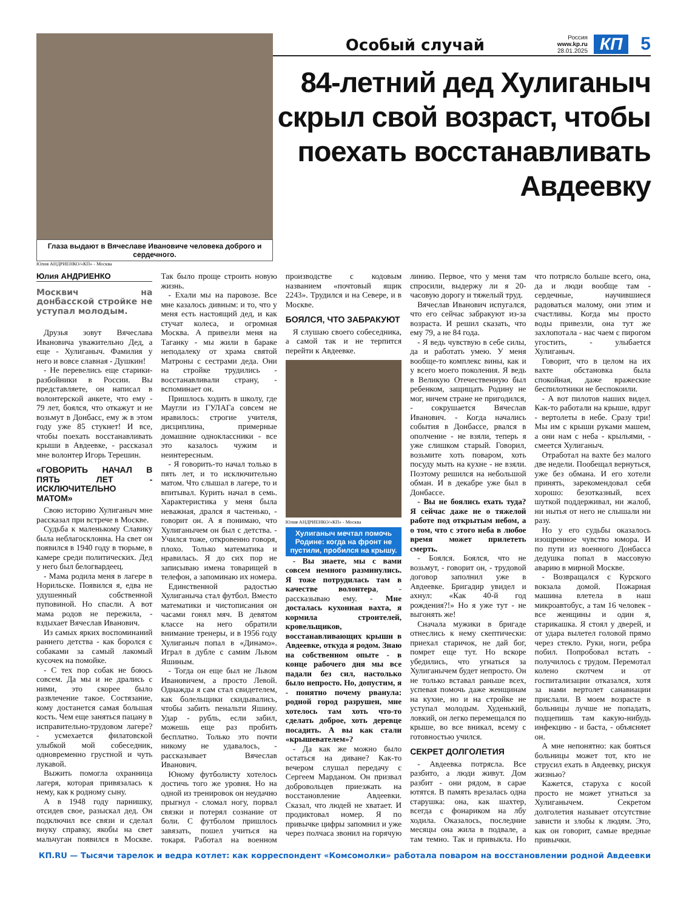Глаза выдают в Вячеславе Ивановиче человека доброго и сердечного.
Юлия АНДРИЕНКО/«КП» - Москва
Особый случай
Россия
www.kp.ru
28.01.2025
КП
5
84-летний дед Хулиганыч скрыл свой возраст, чтобы поехать восстанавливать Авдеевку
Юлия АНДРИЕНКО
Москвич на донбасской стройке не уступал молодым.
Друзья зовут Вячеслава Ивановича уважительно Дед, а еще - Хулиганыч. Фамилия у него и вовсе славная - Душкин!
- Не перевелись еще старики-разбойники в России. Вы представляете, он написал в волонтерской анкете, что ему - 79 лет, боялся, что откажут и не возьмут в Донбасс, ему ж в этом году уже 85 стукнет! И все, чтобы поехать восстанавливать крыши в Авдеевке, - рассказал мне волонтер Игорь Терешин.
«ГОВОРИТЬ НАЧАЛ В ПЯТЬ ЛЕТ - ИСКЛЮЧИТЕЛЬНО МАТОМ»
Свою историю Хулиганыч мне рассказал при встрече в Москве.
Судьба к маленькому Славику была неблагосклонна. На свет он появился в 1940 году в тюрьме, в камере среди политических. Дед у него был белогвардеец.
- Мама родила меня в лагере в Норильске. Появился я, едва не удушенный собственной пуповиной. Но спасли. А вот мама родов не пережила, - вздыхает Вячеслав Иванович.
Из самых ярких воспоминаний раннего детства - как боролся с собаками за самый лакомый кусочек на помойке.
- С тех пор собак не боюсь совсем. Да мы и не дрались с ними, это скорее было развлечение такое. Состязание, кому достанется самая большая кость. Чем еще заняться пацану в исправительно-трудовом лагере? - усмехается филатовской улыбкой мой собеседник, одновременно грустной и чуть лукавой.
Выжить помогла охранница лагеря, которая привязалась к нему, как к родному сыну.
А в 1948 году парнишку, отсидев свое, разыскал дед. Он подключил все связи и сделал внуку справку, якобы на свет мальчуган появился в Москве. Так было проще строить новую жизнь.
- Ехали мы на паровозе. Все мне казалось дивным: и то, что у меня есть настоящий дед, и как стучат колеса, и огромная Москва. А привезли меня на Таганку - мы жили в бараке неподалеку от храма святой Матроны с сестрами деда. Они на стройке трудились - восстанавливали страну, - вспоминает он.
Пришлось ходить в школу, где Маугли из ГУЛАГа совсем не нравилось: строгие учителя, дисциплина, примерные домашние одноклассники - все это казалось чужим и неинтересным.
- Я говорить-то начал только в пять лет, и то исключительно матом. Что слышал в лагере, то и впитывал. Курить начал в семь. Характеристика у меня была неважная, дрался я частенько, - говорит он. А я понимаю, что Хулиганычем он был с детства. - Учился тоже, откровенно говоря, плохо. Только математика и нравилась. Я до сих пор не записываю имена товарищей в телефон, а запоминаю их номера.
Единственной радостью Хулиганыча стал футбол. Вместо математики и чистописания он часами гонял мяч. В девятом классе на него обратили внимание тренеры, и в 1956 году Хулиганыч попал в «Динамо». Играл в дубле с самим Львом Яшиным.
- Тогда он еще был не Львом Ивановичем, а просто Левой. Однажды я сам стал свидетелем, как болельщики скидывались, чтобы забить пенальти Яшину. Удар - рубль, если забил, можешь еще раз пробить бесплатно. Только это почти никому не удавалось, - рассказывает Вячеслав Иванович.
Юному футболисту хотелось достичь того же уровня. Но на одной из тренировок он неудачно прыгнул - сломал ногу, порвал связки и потерял сознание от боли. С футболом пришлось завязать, пошел учиться на токаря. Работал на военном производстве с кодовым названием «почтовый ящик 2243». Трудился и на Севере, и в Москве.
БОЯЛСЯ, ЧТО ЗАБРАКУЮТ
Я слушаю своего собеседника, а самой так и не терпится перейти к Авдеевке.
Юлия АНДРИЕНКО/«КП» - Москва
Хулиганыч мечтал помочь Родине: когда на фронт не пустили, пробился на крышу.
- Вы знаете, мы с вами совсем немного разминулись. Я тоже потрудилась там в качестве волонтера, - рассказываю ему. - Мне досталась кухонная вахта, я кормила строителей, кровельщиков, восстанавливающих крыши в Авдеевке, откуда я родом. Знаю на собственном опыте - в конце рабочего дня мы все падали без сил, настолько было непросто. Но, допустим, я - понятно почему рванула: родной город разрушен, мне хотелось там хоть что-то сделать доброе, хоть деревце посадить. А вы как стали «крышевателем»?
- Да как же можно было остаться на диване? Как-то вечером слушал передачу с Сергеем Марданом. Он призвал добровольцев приезжать на восстановление Авдеевки. Сказал, что людей не хватает. И продиктовал номер. Я по привычке цифры запомнил и уже через полчаса звонил на горячую линию. Первое, что у меня там спросили, выдержу ли я 20-часовую дорогу и тяжелый труд.
Вячеслав Иванович испугался, что его сейчас забракуют из-за возраста. И решил сказать, что ему 79, а не 84 года.
- Я ведь чувствую в себе силы, да и работать умею. У меня вообще-то комплекс вины, как и у всего моего поколения. Я ведь в Великую Отечественную был ребенком, защищать Родину не мог, ничем стране не пригодился, - сокрушается Вячеслав Иванович. - Когда начались события в Донбассе, рвался в ополчение - не взяли, теперь я уже слишком старый. Говорил, возьмите хоть поваром, хоть посуду мыть на кухне - не взяли. Поэтому решился на небольшой обман. И в декабре уже был в Донбассе.
- Вы не боялись ехать туда? Я сейчас даже не о тяжелой работе под открытым небом, а о том, что с этого неба в любое время может прилететь смерть.
- Боялся. Боялся, что не возьмут, - говорит он, - трудовой договор заполнил уже в Авдеевке. Бригадир увидел и ахнул: «Как 40-й год рождения?!» Но я уже тут - не выгонять же!
Сначала мужики в бригаде отнеслись к нему скептически: приехал старичок, не дай бог, помрет еще тут. Но вскоре убедились, что угнаться за Хулиганычем будет непросто. Он не только вставал раньше всех, успевая помочь даже женщинам на кухне, но и на стройке не уступал молодым. Худенький, ловкий, он легко перемещался по крыше, во все вникал, всему с готовностью учился.
СЕКРЕТ ДОЛГОЛЕТИЯ
- Авдеевка потрясла. Все разбито, а люди живут. Дом разбит - они рядом, в сарае ютятся. В память врезалась одна старушка: она, как шахтер, всегда с фонариком на лбу ходила. Оказалось, последние месяцы она жила в подвале, а там темно. Так и привыкла. Но что потрясло больше всего, она, да и люди вообще там - сердечные, научившиеся радоваться малому, они этим и счастливы. Когда мы просто воды привезли, она тут же захлопотала - нас чаем с пирогом угостить, - улыбается Хулиганыч.
Говорит, что в целом на их вахте обстановка была спокойная, даже вражеские беспилотники не беспокоили.
- А вот пилотов наших видел. Как-то работали на крыше, вдруг - вертолеты в небе. Сразу три! Мы им с крыши руками машем, а они нам с неба - крыльями, - смеется Хулиганыч.
Отработал на вахте без малого две недели. Пообещал вернуться, уже без обмана. И его хотели принять, зарекомендовал себя хорошо: безотказный, всех шуткой поддерживал, ни жалоб, ни нытья от него не слышали ни разу.
Но у его судьбы оказалось изощренное чувство юмора. И по пути из военного Донбасса дедушка попал в массовую аварию в мирной Москве.
- Возвращался с Курского вокзала домой. Пожарная машина влетела в наш микроавтобус, а там 16 человек - все женщины и один я, старикашка. Я стоял у дверей, и от удара вылетел головой прямо через стекло. Руки, ноги, ребра побил. Попробовал встать - получилось с трудом. Перемотал колено скотчем и от госпитализации отказался, хотя за нами вертолет санавиации прислали. В моем возрасте в больницы лучше не попадать, подцепишь там какую-нибудь инфекцию - и баста, - объясняет он.
А мне непонятно: как бояться больницы может тот, кто не струсил ехать в Авдеевку, рискуя жизнью?
Кажется, старуха с косой просто не может угнаться за Хулиганычем. Секретом долголетия называет отсутствие зависти и злобы к людям. Это, как он говорит, самые вредные привычки.
КП.RU — Тысячи тарелок и ведра котлет: как корреспондент «Комсомолки» работала поваром на восстановлении родной Авдеевки